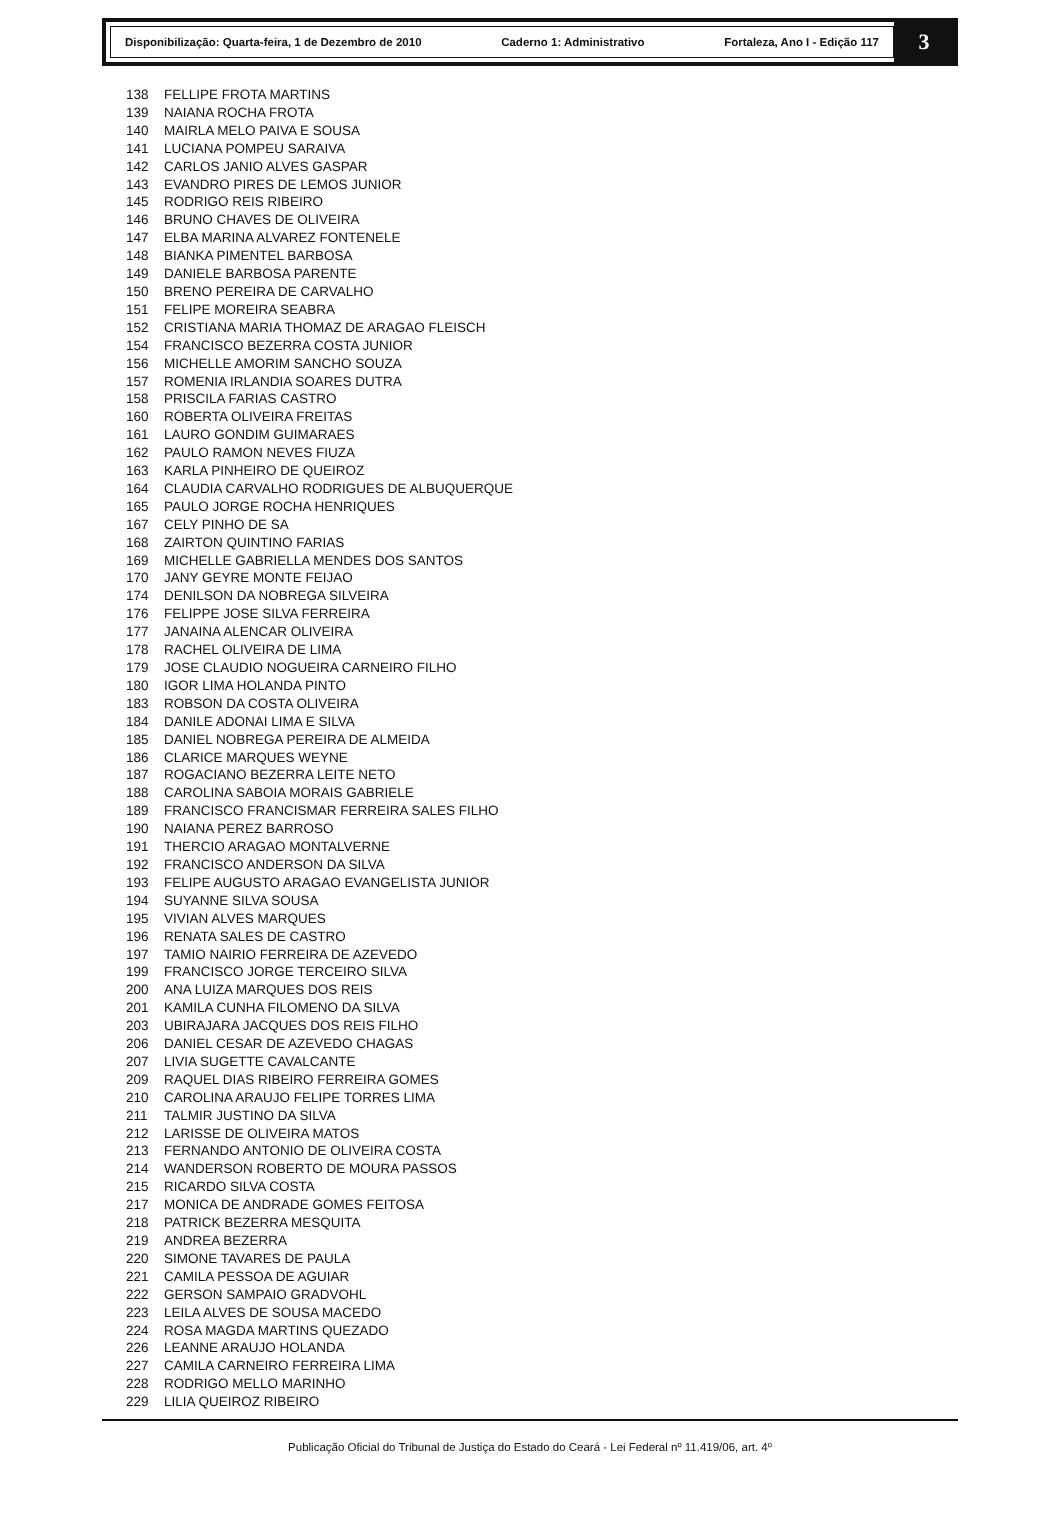Disponibilização: Quarta-feira, 1 de Dezembro de 2010 Caderno 1: Administrativo Fortaleza, Ano I - Edição 117
3
138 FELLIPE FROTA MARTINS
139 NAIANA ROCHA FROTA
140 MAIRLA MELO PAIVA E SOUSA
141 LUCIANA POMPEU SARAIVA
142 CARLOS JANIO ALVES GASPAR
143 EVANDRO PIRES DE LEMOS JUNIOR
145 RODRIGO REIS RIBEIRO
146 BRUNO CHAVES DE OLIVEIRA
147 ELBA MARINA ALVAREZ FONTENELE
148 BIANKA PIMENTEL BARBOSA
149 DANIELE BARBOSA PARENTE
150 BRENO PEREIRA DE CARVALHO
151 FELIPE MOREIRA SEABRA
152 CRISTIANA MARIA THOMAZ DE ARAGAO FLEISCH
154 FRANCISCO BEZERRA COSTA JUNIOR
156 MICHELLE AMORIM SANCHO SOUZA
157 ROMENIA IRLANDIA SOARES DUTRA
158 PRISCILA FARIAS CASTRO
160 ROBERTA OLIVEIRA FREITAS
161 LAURO GONDIM GUIMARAES
162 PAULO RAMON NEVES FIUZA
163 KARLA PINHEIRO DE QUEIROZ
164 CLAUDIA CARVALHO RODRIGUES DE ALBUQUERQUE
165 PAULO JORGE ROCHA HENRIQUES
167 CELY PINHO DE SA
168 ZAIRTON QUINTINO FARIAS
169 MICHELLE GABRIELLA MENDES DOS SANTOS
170 JANY GEYRE MONTE FEIJAO
174 DENILSON DA NOBREGA SILVEIRA
176 FELIPPE JOSE SILVA FERREIRA
177 JANAINA ALENCAR OLIVEIRA
178 RACHEL OLIVEIRA DE LIMA
179 JOSE CLAUDIO NOGUEIRA CARNEIRO FILHO
180 IGOR LIMA HOLANDA PINTO
183 ROBSON DA COSTA OLIVEIRA
184 DANILE ADONAI LIMA E SILVA
185 DANIEL NOBREGA PEREIRA DE ALMEIDA
186 CLARICE MARQUES WEYNE
187 ROGACIANO BEZERRA LEITE NETO
188 CAROLINA SABOIA MORAIS GABRIELE
189 FRANCISCO FRANCISMAR FERREIRA SALES FILHO
190 NAIANA PEREZ BARROSO
191 THERCIO ARAGAO MONTALVERNE
192 FRANCISCO ANDERSON DA SILVA
193 FELIPE AUGUSTO ARAGAO EVANGELISTA JUNIOR
194 SUYANNE SILVA SOUSA
195 VIVIAN ALVES MARQUES
196 RENATA SALES DE CASTRO
197 TAMIO NAIRIO FERREIRA DE AZEVEDO
199 FRANCISCO JORGE TERCEIRO SILVA
200 ANA LUIZA MARQUES DOS REIS
201 KAMILA CUNHA FILOMENO DA SILVA
203 UBIRAJARA JACQUES DOS REIS FILHO
206 DANIEL CESAR DE AZEVEDO CHAGAS
207 LIVIA SUGETTE CAVALCANTE
209 RAQUEL DIAS RIBEIRO FERREIRA GOMES
210 CAROLINA ARAUJO FELIPE TORRES LIMA
211 TALMIR JUSTINO DA SILVA
212 LARISSE DE OLIVEIRA MATOS
213 FERNANDO ANTONIO DE OLIVEIRA COSTA
214 WANDERSON ROBERTO DE MOURA PASSOS
215 RICARDO SILVA COSTA
217 MONICA DE ANDRADE GOMES FEITOSA
218 PATRICK BEZERRA MESQUITA
219 ANDREA BEZERRA
220 SIMONE TAVARES DE PAULA
221 CAMILA PESSOA DE AGUIAR
222 GERSON SAMPAIO GRADVOHL
223 LEILA ALVES DE SOUSA MACEDO
224 ROSA MAGDA MARTINS QUEZADO
226 LEANNE ARAUJO HOLANDA
227 CAMILA CARNEIRO FERREIRA LIMA
228 RODRIGO MELLO MARINHO
229 LILIA QUEIROZ RIBEIRO
Publicação Oficial do Tribunal de Justiça do Estado do Ceará - Lei Federal nº 11.419/06, art. 4º